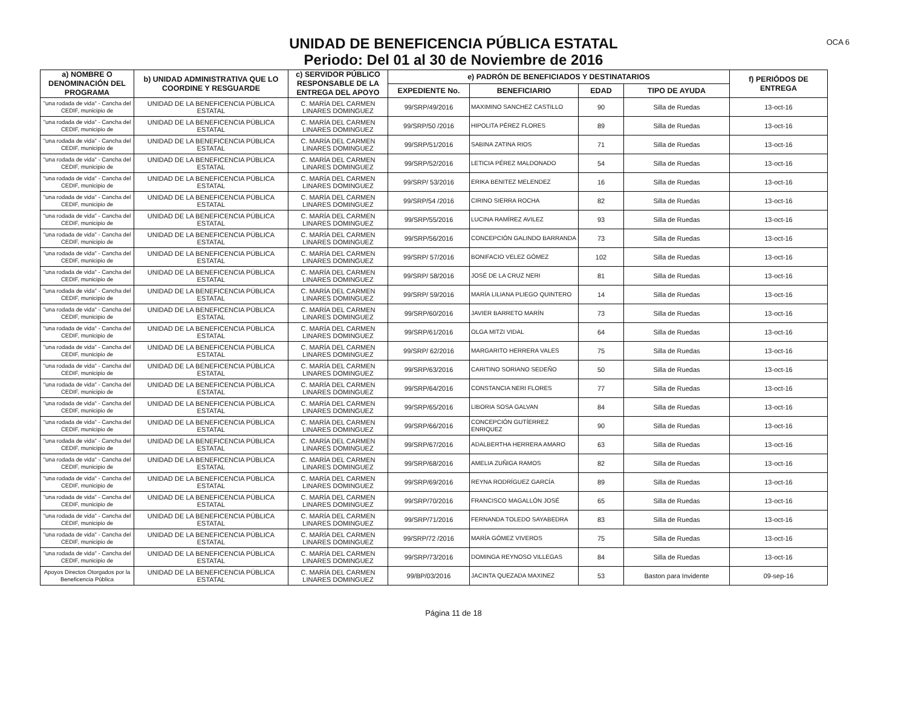UNIDAD DE BENEFICENCIA PÚBLICA ESTATAL
Periodo: Del 01 al 30 de Noviembre de 2016
OCA 6
| a) NOMBRE O DENOMINACIÓN DEL PROGRAMA | b) UNIDAD ADMINISTRATIVA QUE LO COORDINE Y RESGUARDE | c) SERVIDOR PÚBLICO RESPONSABLE DE LA ENTREGA DEL APOYO | e) PADRÓN DE BENEFICIADOS Y DESTINATARIOS | | | | f) PERIÓDOS DE ENTREGA |
| --- | --- | --- | --- | --- | --- | --- | --- |
| | | | EXPEDIENTE No. | BENEFICIARIO | EDAD | TIPO DE AYUDA | |
| "una rodada de vida" - Cancha del CEDIF, municipio de | UNIDAD DE LA BENEFICENCIA PÚBLICA ESTATAL | C. MARÍA DEL CARMEN LINARES DOMINGUEZ | 99/SRP/49/2016 | MAXIMINO SANCHEZ CASTILLO | 90 | Silla de Ruedas | 13-oct-16 |
| "una rodada de vida" - Cancha del CEDIF, municipio de | UNIDAD DE LA BENEFICENCIA PÚBLICA ESTATAL | C. MARÍA DEL CARMEN LINARES DOMINGUEZ | 99/SRP/50 /2016 | HIPOLITA PÉREZ FLORES | 89 | Silla de Ruedas | 13-oct-16 |
| "una rodada de vida" - Cancha del CEDIF, municipio de | UNIDAD DE LA BENEFICENCIA PÚBLICA ESTATAL | C. MARÍA DEL CARMEN LINARES DOMINGUEZ | 99/SRP/51/2016 | SABINA ZATINA RIOS | 71 | Silla de Ruedas | 13-oct-16 |
| "una rodada de vida" - Cancha del CEDIF, municipio de | UNIDAD DE LA BENEFICENCIA PÚBLICA ESTATAL | C. MARÍA DEL CARMEN LINARES DOMINGUEZ | 99/SRP/52/2016 | LETICIA PÉREZ MALDONADO | 54 | Silla de Ruedas | 13-oct-16 |
| "una rodada de vida" - Cancha del CEDIF, municipio de | UNIDAD DE LA BENEFICENCIA PÚBLICA ESTATAL | C. MARÍA DEL CARMEN LINARES DOMINGUEZ | 99/SRP/ 53/2016 | ERIKA BENITEZ MELENDEZ | 16 | Silla de Ruedas | 13-oct-16 |
| "una rodada de vida" - Cancha del CEDIF, municipio de | UNIDAD DE LA BENEFICENCIA PÚBLICA ESTATAL | C. MARÍA DEL CARMEN LINARES DOMINGUEZ | 99/SRP/54 /2016 | CIRINO SIERRA ROCHA | 82 | Silla de Ruedas | 13-oct-16 |
| "una rodada de vida" - Cancha del CEDIF, municipio de | UNIDAD DE LA BENEFICENCIA PÚBLICA ESTATAL | C. MARÍA DEL CARMEN LINARES DOMINGUEZ | 99/SRP/55/2016 | LUCINA RAMÍREZ AVILEZ | 93 | Silla de Ruedas | 13-oct-16 |
| "una rodada de vida" - Cancha del CEDIF, municipio de | UNIDAD DE LA BENEFICENCIA PÚBLICA ESTATAL | C. MARÍA DEL CARMEN LINARES DOMINGUEZ | 99/SRP/56/2016 | CONCEPCIÓN GALINDO BARRANDA | 73 | Silla de Ruedas | 13-oct-16 |
| "una rodada de vida" - Cancha del CEDIF, municipio de | UNIDAD DE LA BENEFICENCIA PÚBLICA ESTATAL | C. MARÍA DEL CARMEN LINARES DOMINGUEZ | 99/SRP/ 57/2016 | BONIFACIO VELEZ GÓMEZ | 102 | Silla de Ruedas | 13-oct-16 |
| "una rodada de vida" - Cancha del CEDIF, municipio de | UNIDAD DE LA BENEFICENCIA PÚBLICA ESTATAL | C. MARÍA DEL CARMEN LINARES DOMINGUEZ | 99/SRP/ 58/2016 | JOSÉ DE LA CRUZ NERI | 81 | Silla de Ruedas | 13-oct-16 |
| "una rodada de vida" - Cancha del CEDIF, municipio de | UNIDAD DE LA BENEFICENCIA PÚBLICA ESTATAL | C. MARÍA DEL CARMEN LINARES DOMINGUEZ | 99/SRP/ 59/2016 | MARÍA LILIANA PLIEGO QUINTERO | 14 | Silla de Ruedas | 13-oct-16 |
| "una rodada de vida" - Cancha del CEDIF, municipio de | UNIDAD DE LA BENEFICENCIA PÚBLICA ESTATAL | C. MARÍA DEL CARMEN LINARES DOMINGUEZ | 99/SRP/60/2016 | JAVIER BARRETO MARÍN | 73 | Silla de Ruedas | 13-oct-16 |
| "una rodada de vida" - Cancha del CEDIF, municipio de | UNIDAD DE LA BENEFICENCIA PÚBLICA ESTATAL | C. MARÍA DEL CARMEN LINARES DOMINGUEZ | 99/SRP/61/2016 | OLGA MITZI VIDAL | 64 | Silla de Ruedas | 13-oct-16 |
| "una rodada de vida" - Cancha del CEDIF, municipio de | UNIDAD DE LA BENEFICENCIA PÚBLICA ESTATAL | C. MARÍA DEL CARMEN LINARES DOMINGUEZ | 99/SRP/ 62/2016 | MARGARITO HERRERA VALES | 75 | Silla de Ruedas | 13-oct-16 |
| "una rodada de vida" - Cancha del CEDIF, municipio de | UNIDAD DE LA BENEFICENCIA PÚBLICA ESTATAL | C. MARÍA DEL CARMEN LINARES DOMINGUEZ | 99/SRP/63/2016 | CARITINO SORIANO SEDEÑO | 50 | Silla de Ruedas | 13-oct-16 |
| "una rodada de vida" - Cancha del CEDIF, municipio de | UNIDAD DE LA BENEFICENCIA PÚBLICA ESTATAL | C. MARÍA DEL CARMEN LINARES DOMINGUEZ | 99/SRP/64/2016 | CONSTANCIA NERI FLORES | 77 | Silla de Ruedas | 13-oct-16 |
| "una rodada de vida" - Cancha del CEDIF, municipio de | UNIDAD DE LA BENEFICENCIA PÚBLICA ESTATAL | C. MARÍA DEL CARMEN LINARES DOMINGUEZ | 99/SRP/65/2016 | LIBORIA SOSA GALVAN | 84 | Silla de Ruedas | 13-oct-16 |
| "una rodada de vida" - Cancha del CEDIF, municipio de | UNIDAD DE LA BENEFICENCIA PÚBLICA ESTATAL | C. MARÍA DEL CARMEN LINARES DOMINGUEZ | 99/SRP/66/2016 | CONCEPCIÓN GUTÍERREZ ENRIQUEZ | 90 | Silla de Ruedas | 13-oct-16 |
| "una rodada de vida" - Cancha del CEDIF, municipio de | UNIDAD DE LA BENEFICENCIA PÚBLICA ESTATAL | C. MARÍA DEL CARMEN LINARES DOMINGUEZ | 99/SRP/67/2016 | ADALBERTHA HERRERA AMARO | 63 | Silla de Ruedas | 13-oct-16 |
| "una rodada de vida" - Cancha del CEDIF, municipio de | UNIDAD DE LA BENEFICENCIA PÚBLICA ESTATAL | C. MARÍA DEL CARMEN LINARES DOMINGUEZ | 99/SRP/68/2016 | AMELIA ZUÑIGA RAMOS | 82 | Silla de Ruedas | 13-oct-16 |
| "una rodada de vida" - Cancha del CEDIF, municipio de | UNIDAD DE LA BENEFICENCIA PÚBLICA ESTATAL | C. MARÍA DEL CARMEN LINARES DOMINGUEZ | 99/SRP/69/2016 | REYNA RODRÍGUEZ GARCÍA | 89 | Silla de Ruedas | 13-oct-16 |
| "una rodada de vida" - Cancha del CEDIF, municipio de | UNIDAD DE LA BENEFICENCIA PÚBLICA ESTATAL | C. MARÍA DEL CARMEN LINARES DOMINGUEZ | 99/SRP/70/2016 | FRANCISCO MAGALLÓN JOSÉ | 65 | Silla de Ruedas | 13-oct-16 |
| "una rodada de vida" - Cancha del CEDIF, municipio de | UNIDAD DE LA BENEFICENCIA PÚBLICA ESTATAL | C. MARÍA DEL CARMEN LINARES DOMINGUEZ | 99/SRP/71/2016 | FERNANDA TOLEDO SAYABEDRA | 83 | Silla de Ruedas | 13-oct-16 |
| "una rodada de vida" - Cancha del CEDIF, municipio de | UNIDAD DE LA BENEFICENCIA PÚBLICA ESTATAL | C. MARÍA DEL CARMEN LINARES DOMINGUEZ | 99/SRP/72 /2016 | MARÍA GÓMEZ VIVEROS | 75 | Silla de Ruedas | 13-oct-16 |
| "una rodada de vida" - Cancha del CEDIF, municipio de | UNIDAD DE LA BENEFICENCIA PÚBLICA ESTATAL | C. MARÍA DEL CARMEN LINARES DOMINGUEZ | 99/SRP/73/2016 | DOMINGA REYNOSO VILLEGAS | 84 | Silla de Ruedas | 13-oct-16 |
| Apoyos Directos Otorgados por la Beneficencia Pública | UNIDAD DE LA BENEFICENCIA PÚBLICA ESTATAL | C. MARÍA DEL CARMEN LINARES DOMINGUEZ | 99/BP/03/2016 | JACINTA QUEZADA MAXINEZ | 53 | Baston para Invidente | 09-sep-16 |
Página 11 de 18